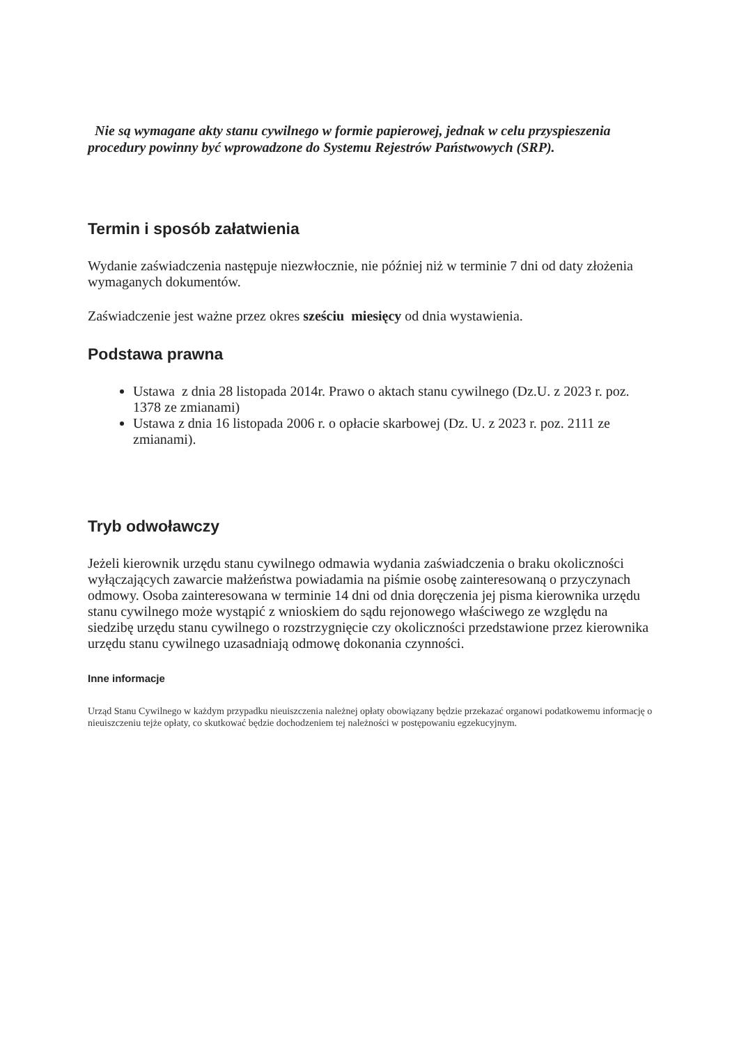Nie są wymagane akty stanu cywilnego w formie papierowej, jednak w celu przyspieszenia procedury powinny być wprowadzone do Systemu Rejestrów Państwowych (SRP).
Termin i sposób załatwienia
Wydanie zaświadczenia następuje niezwłocznie, nie później niż w terminie 7 dni od daty złożenia wymaganych dokumentów.
Zaświadczenie jest ważne przez okres sześciu miesięcy od dnia wystawienia.
Podstawa prawna
Ustawa z dnia 28 listopada 2014r. Prawo o aktach stanu cywilnego (Dz.U. z 2023 r. poz. 1378 ze zmianami)
Ustawa z dnia 16 listopada 2006 r. o opłacie skarbowej (Dz. U. z 2023 r. poz. 2111 ze zmianami).
Tryb odwoławczy
Jeżeli kierownik urzędu stanu cywilnego odmawia wydania zaświadczenia o braku okoliczności wyłączających zawarcie małżeństwa powiadamia na piśmie osobę zainteresowaną o przyczynach odmowy. Osoba zainteresowana w terminie 14 dni od dnia doręczenia jej pisma kierownika urzędu stanu cywilnego może wystąpić z wnioskiem do sądu rejonowego właściwego ze względu na siedzibę urzędu stanu cywilnego o rozstrzygnięcie czy okoliczności przedstawione przez kierownika urzędu stanu cywilnego uzasadniają odmowę dokonania czynności.
Inne informacje
Urząd Stanu Cywilnego w każdym przypadku nieuiszczenia należnej opłaty obowiązany będzie przekazać organowi podatkowemu informację o nieuiszczeniu tejże opłaty, co skutkować będzie dochodzeniem tej należności w postępowaniu egzekucyjnym.